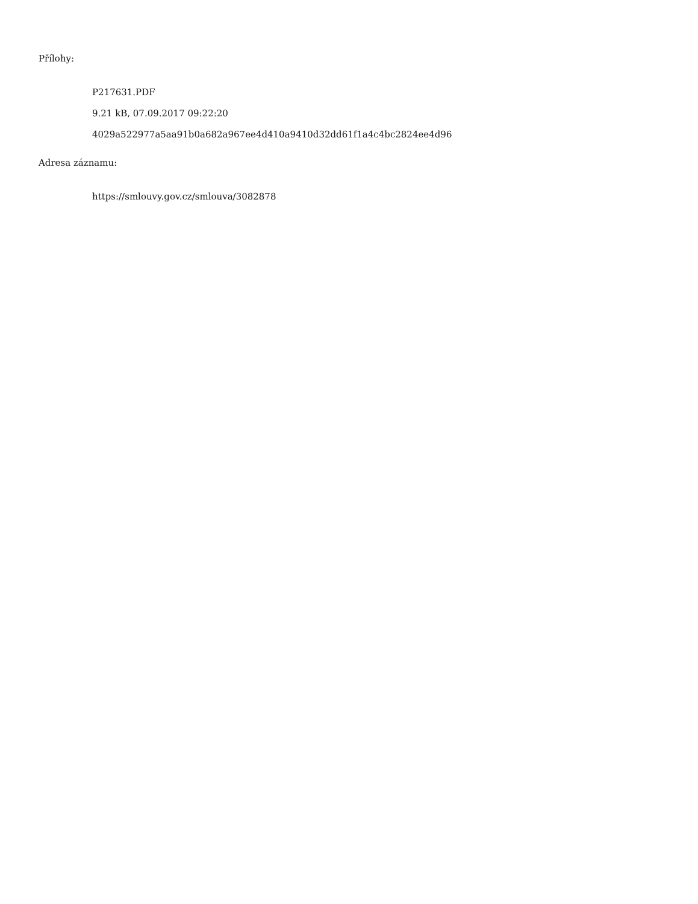Přílohy:
P217631.PDF
9.21 kB, 07.09.2017 09:22:20
4029a522977a5aa91b0a682a967ee4d410a9410d32dd61f1a4c4bc2824ee4d96
Adresa záznamu:
https://smlouvy.gov.cz/smlouva/3082878